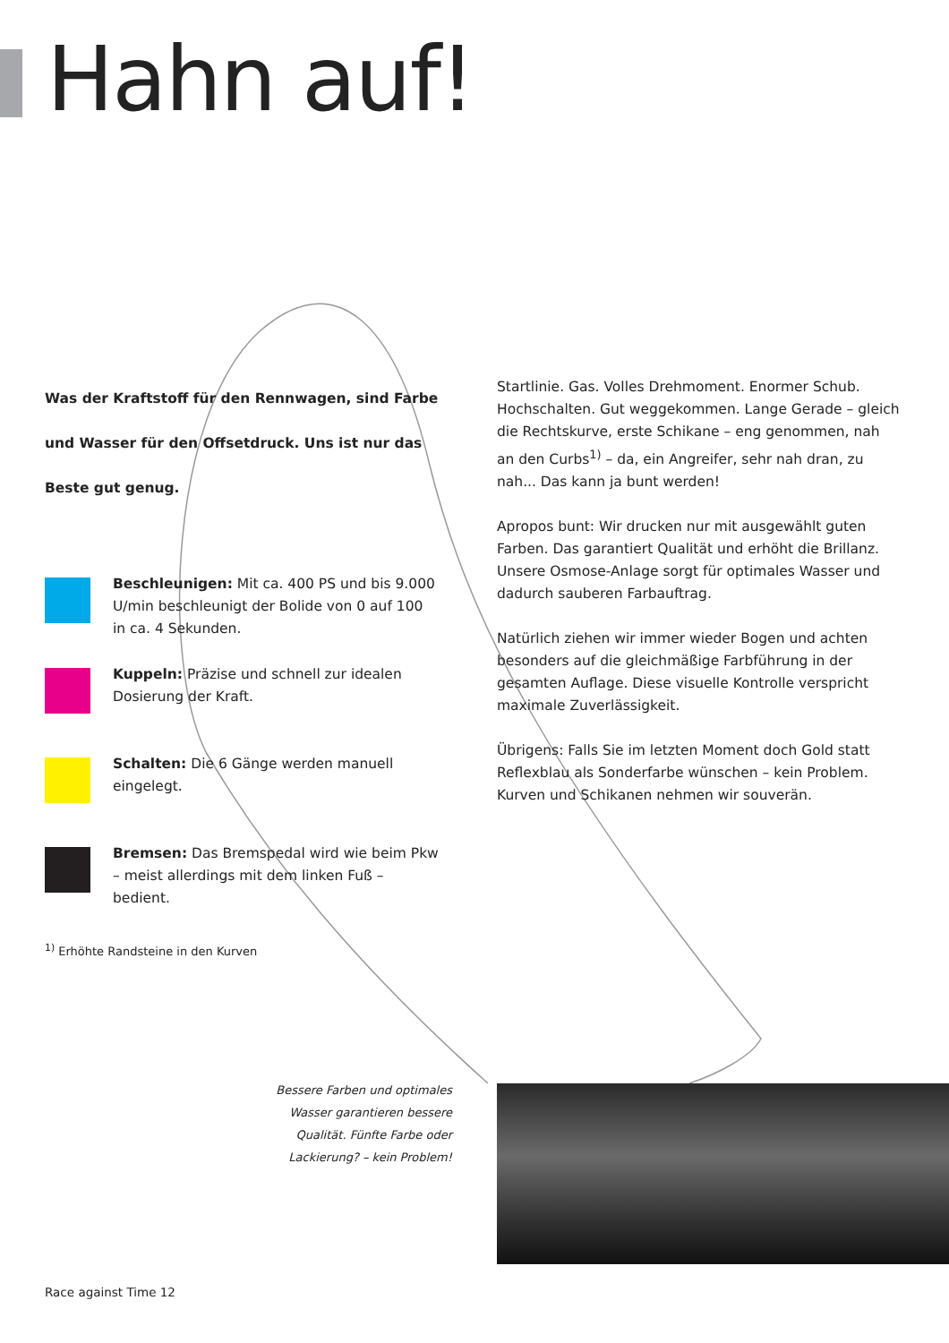Hahn auf!
Was der Kraftstoff für den Rennwagen, sind Farbe und Wasser für den Offsetdruck. Uns ist nur das Beste gut genug.
Beschleunigen: Mit ca. 400 PS und bis 9.000 U/min beschleunigt der Bolide von 0 auf 100 in ca. 4 Sekunden.
Kuppeln: Präzise und schnell zur idealen Dosierung der Kraft.
Schalten: Die 6 Gänge werden manuell eingelegt.
Bremsen: Das Bremspedal wird wie beim Pkw – meist allerdings mit dem linken Fuß – bedient.
Startlinie. Gas. Volles Drehmoment. Enormer Schub. Hochschalten. Gut weggekommen. Lange Gerade – gleich die Rechtskurve, erste Schikane – eng genommen, nah an den Curbs<sup>1)</sup> – da, ein Angreifer, sehr nah dran, zu nah... Das kann ja bunt werden!
Apropos bunt: Wir drucken nur mit ausgewählt guten Farben. Das garantiert Qualität und erhöht die Brillanz. Unsere Osmose-Anlage sorgt für optimales Wasser und dadurch sauberen Farbauftrag.
Natürlich ziehen wir immer wieder Bogen und achten besonders auf die gleichmäßige Farbführung in der gesamten Auflage. Diese visuelle Kontrolle verspricht maximale Zuverlässigkeit.
Übrigens: Falls Sie im letzten Moment doch Gold statt Reflexblau als Sonderfarbe wünschen – kein Problem. Kurven und Schikanen nehmen wir souverän.
<sup>1)</sup> Erhöhte Randsteine in den Kurven
Bessere Farben und optimales Wasser garantieren bessere Qualität. Fünfte Farbe oder Lackierung? – kein Problem!
Race against Time 12